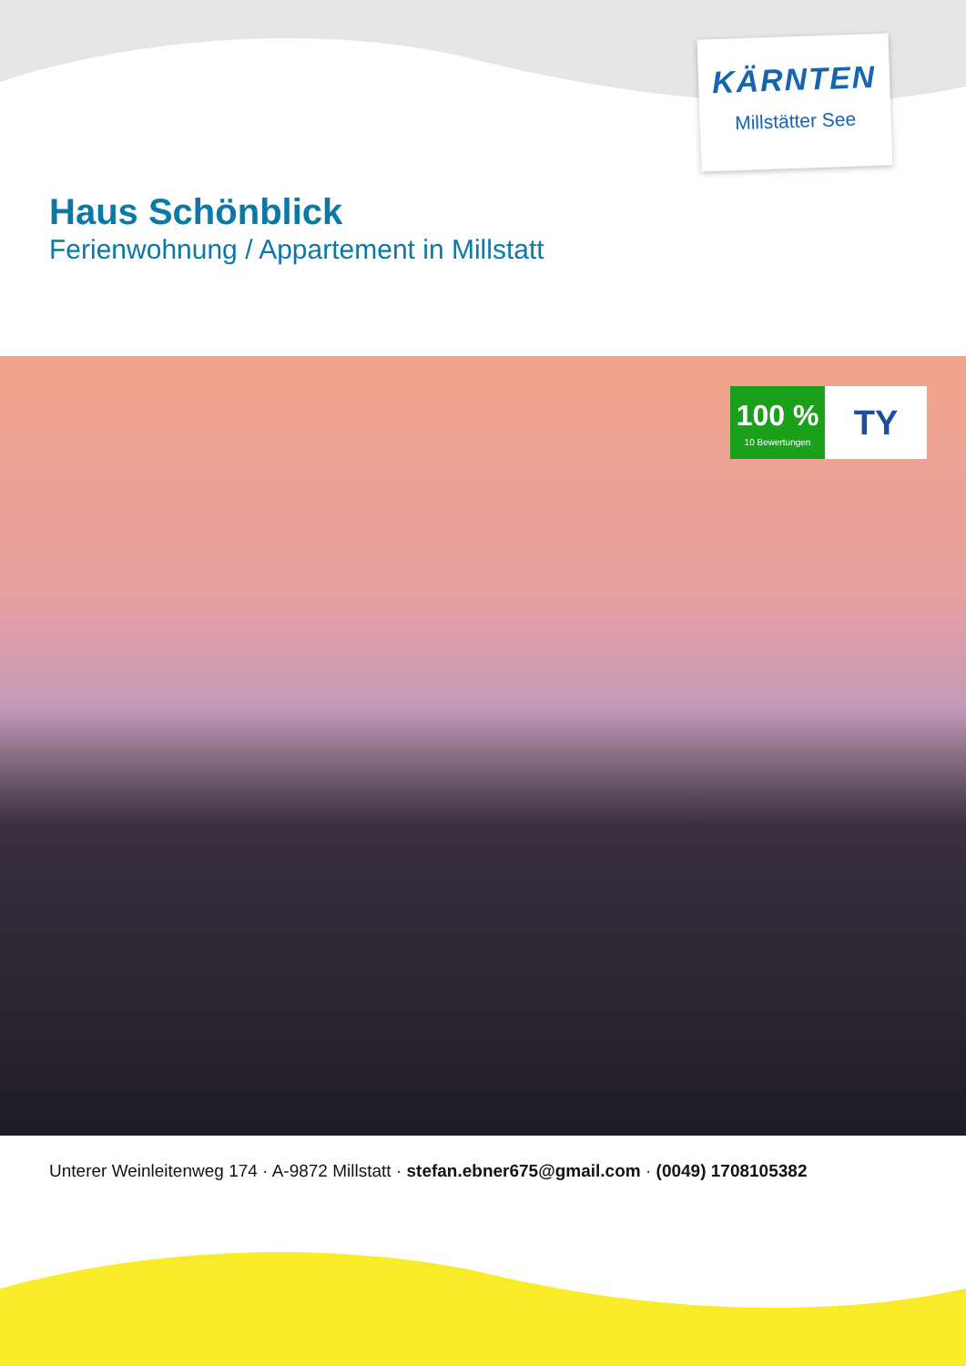KÄRNTEN
Millstätter See
Haus Schönblick
Ferienwohnung / Appartement in Millstatt
100 %
10 Bewertungen
TY
Unterer Weinleitenweg 174 · A-9872 Millstatt · stefan.ebner675@gmail.com · (0049) 1708105382